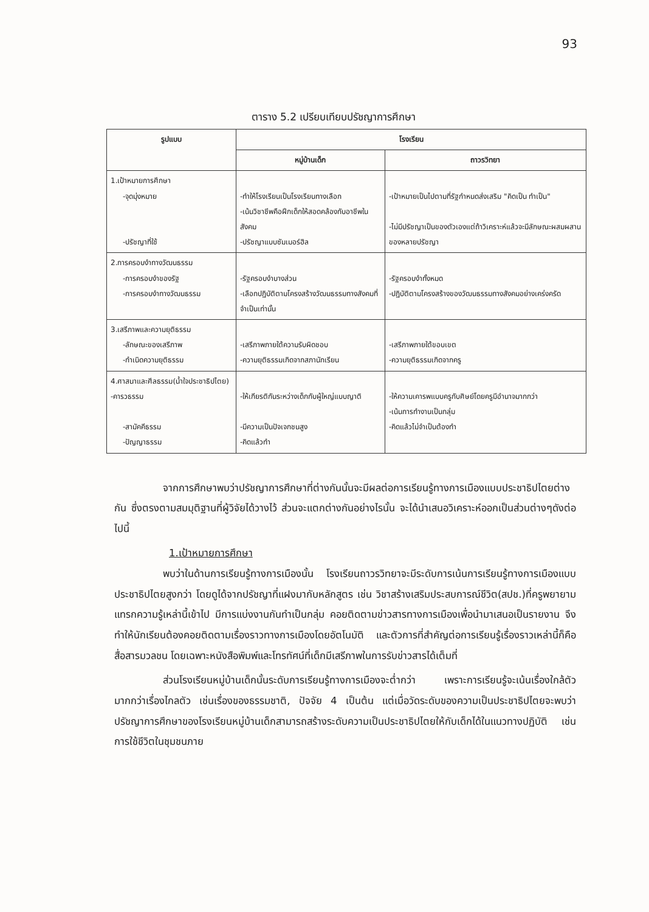93
ตาราง 5.2 เปรียบเทียบปรัชญาการศึกษา
| รูปแบบ | โรงเรียน | |
| --- | --- | --- |
| | หมู่บ้านเด็ก | ถาวรวิทยา |
| 1.เป้าหมายการศึกษา -จุดมุ่งหมาย -ปรัชญาที่ใช้ | -ทำให้โรงเรียนเป็นโรงเรียนทางเลือก -เน้นวิชาชีพคือฝึกเด็กให้สอดคล้องกับอาชีพในสังคม -ปรัชญาแบบซัมเมอร์ฮิล | -เป้าหมายเป็นไปตามที่รัฐกำหนดส่งเสริม "คิดเป็น ทำเป็น" -ไม่มีปรัชญาเป็นของตัวเองแต่ถ้าวิเคราะห์แล้วจะมีลักษณะผสมผสานของหลายปรัชญา |
| 2.การครอบงำทางวัฒนธรรม -การครอบงำของรัฐ -การครอบงำทางวัฒนธรรม | -รัฐครอบงำบางส่วน -เลือกปฏิบัติตามโครงสร้างวัฒนธรรมทางสังคมที่จำเป็นเท่านั้น | -รัฐครอบงำทั้งหมด -ปฏิบัติตามโครงสร้างของวัฒนธรรมทางสังคมอย่างเคร่งครัด |
| 3.เสรีภาพและความยุติธรรม -ลักษณะของเสรีภาพ -กำเนิดความยุติธรรม | -เสรีภาพภายใต้ความรับผิดชอบ -ความยุติธรรมเกิดจากสภานักเรียน | -เสรีภาพภายใต้ขอบเขต -ความยุติธรรมเกิดจากครู |
| 4.ศาสนาและศีลธรรม(น้ำใจประชาธิปไตย) -คารวธรรม -สามัคคีธรรม -ปัญญาธรรม | -ให้เกียรติกันระหว่างเด็กกับผู้ใหญ่แบบญาติ -มีความเป็นปัจเจกชนสูง -คิดแล้วทำ | -ให้ความเคารพแบบครูกับศิษย์โดยครูมีอำนาจมากกว่า -เน้นการทำงานเป็นกลุ่ม -คิดแล้วไม่จำเป็นต้องทำ |
จากการศึกษาพบว่าปรัชญาการศึกษาที่ต่างกันนั้นจะมีผลต่อการเรียนรู้ทางการเมืองแบบประชาธิปไตยต่างกัน ซึ่งตรงตามสมมุติฐานที่ผู้วิจัยได้วางไว้ ส่วนจะแตกต่างกันอย่างไรนั้น จะได้นำเสนอวิเคราะห์ออกเป็นส่วนต่างๆดังต่อไปนี้
1.เป้าหมายการศึกษา
พบว่าในด้านการเรียนรู้ทางการเมืองนั้น โรงเรียนถาวรวิทยาจะมีระดับการเน้นการเรียนรู้ทางการเมืองแบบประชาธิปไตยสูงกว่า โดยดูได้จากปรัชญาที่แฝงมากับหลักสูตร เช่น วิชาสร้างเสริมประสบการณ์ชีวิต(สปช.)ที่ครูพยายามแทรกความรู้เหล่านี้เข้าไป มีการแบ่งงานกันทำเป็นกลุ่ม คอยติดตามข่าวสารทางการเมืองเพื่อนำมาเสนอเป็นรายงาน จึงทำให้นักเรียนต้องคอยติดตามเรื่องราวทางการเมืองโดยอัตโนมัติ และตัวการที่สำคัญต่อการเรียนรู้เรื่องราวเหล่านี้ก็คือ สื่อสารมวลชน โดยเฉพาะหนังสือพิมพ์และโทรทัศน์ที่เด็กมีเสรีภาพในการรับข่าวสารได้เต็มที่
ส่วนโรงเรียนหมู่บ้านเด็กนั้นระดับการเรียนรู้ทางการเมืองจะต่ำกว่า เพราะการเรียนรู้จะเน้นเรื่องใกล้ตัวมากกว่าเรื่องไกลตัว เช่นเรื่องของธรรมชาติ, ปัจจัย 4 เป็นต้น แต่เมื่อวัดระดับของความเป็นประชาธิปไตยจะพบว่า ปรัชญาการศึกษาของโรงเรียนหมู่บ้านเด็กสามารถสร้างระดับความเป็นประชาธิปไตยให้กับเด็กได้ในแนวทางปฏิบัติ เช่นการใช้ชีวิตในชุมชนภาย